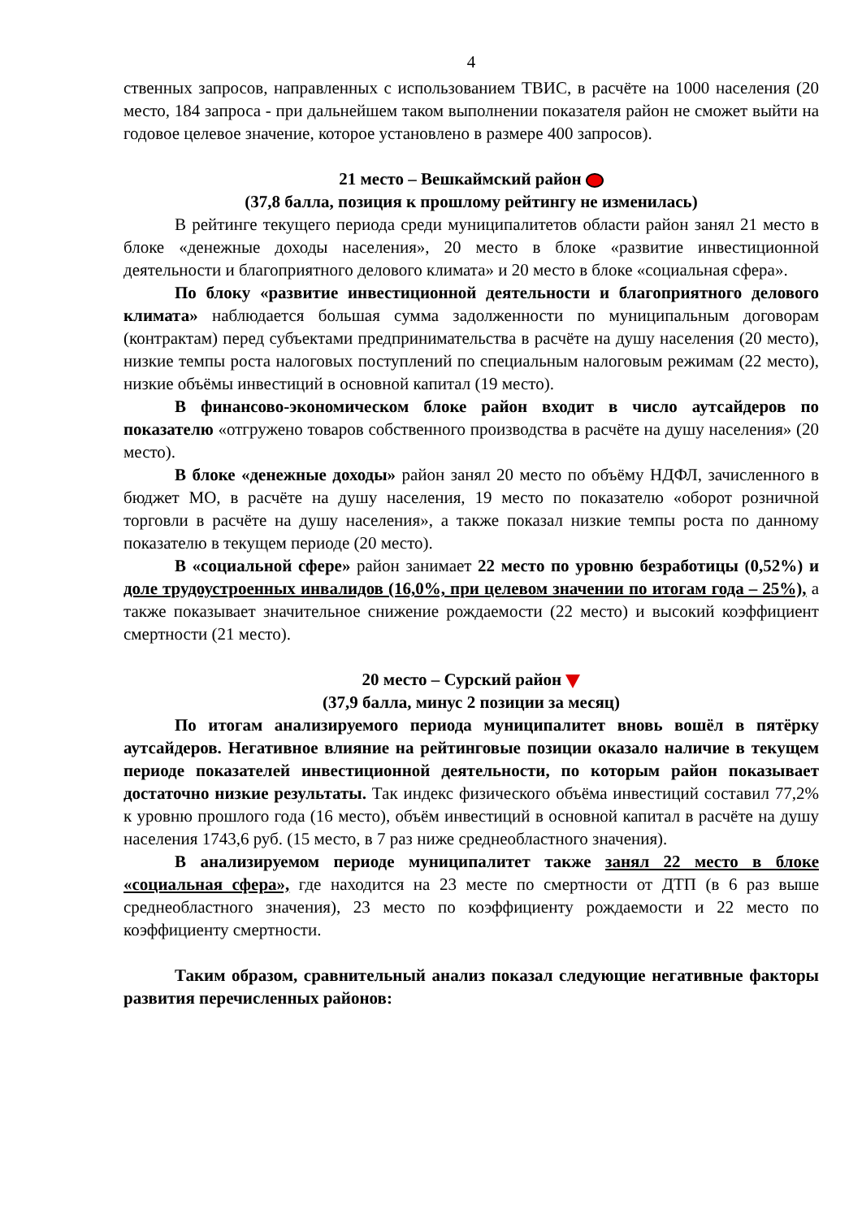4
ственных запросов, направленных с использованием ТВИС, в расчёте на 1000 населения (20 место, 184 запроса - при дальнейшем таком выполнении показателя район не сможет выйти на годовое целевое значение, которое установлено в размере 400 запросов).
21 место – Вешкаймский район
(37,8 балла, позиция к прошлому рейтингу не изменилась)
В рейтинге текущего периода среди муниципалитетов области район занял 21 место в блоке «денежные доходы населения», 20 место в блоке «развитие инвестиционной деятельности и благоприятного делового климата» и 20 место в блоке «социальная сфера».
По блоку «развитие инвестиционной деятельности и благоприятного делового климата» наблюдается большая сумма задолженности по муниципальным договорам (контрактам) перед субъектами предпринимательства в расчёте на душу населения (20 место), низкие темпы роста налоговых поступлений по специальным налоговым режимам (22 место), низкие объёмы инвестиций в основной капитал (19 место).
В финансово-экономическом блоке район входит в число аутсайдеров по показателю «отгружено товаров собственного производства в расчёте на душу населения» (20 место).
В блоке «денежные доходы» район занял 20 место по объёму НДФЛ, зачисленного в бюджет МО, в расчёте на душу населения, 19 место по показателю «оборот розничной торговли в расчёте на душу населения», а также показал низкие темпы роста по данному показателю в текущем периоде (20 место).
В «социальной сфере» район занимает 22 место по уровню безработицы (0,52%) и доле трудоустроенных инвалидов (16,0%, при целевом значении по итогам года – 25%), а также показывает значительное снижение рождаемости (22 место) и высокий коэффициент смертности (21 место).
20 место – Сурский район
(37,9 балла, минус 2 позиции за месяц)
По итогам анализируемого периода муниципалитет вновь вошёл в пятёрку аутсайдеров. Негативное влияние на рейтинговые позиции оказало наличие в текущем периоде показателей инвестиционной деятельности, по которым район показывает достаточно низкие результаты. Так индекс физического объёма инвестиций составил 77,2% к уровню прошлого года (16 место), объём инвестиций в основной капитал в расчёте на душу населения 1743,6 руб. (15 место, в 7 раз ниже среднеобластного значения).
В анализируемом периоде муниципалитет также занял 22 место в блоке «социальная сфера», где находится на 23 месте по смертности от ДТП (в 6 раз выше среднеобластного значения), 23 место по коэффициенту рождаемости и 22 место по коэффициенту смертности.
Таким образом, сравнительный анализ показал следующие негативные факторы развития перечисленных районов: